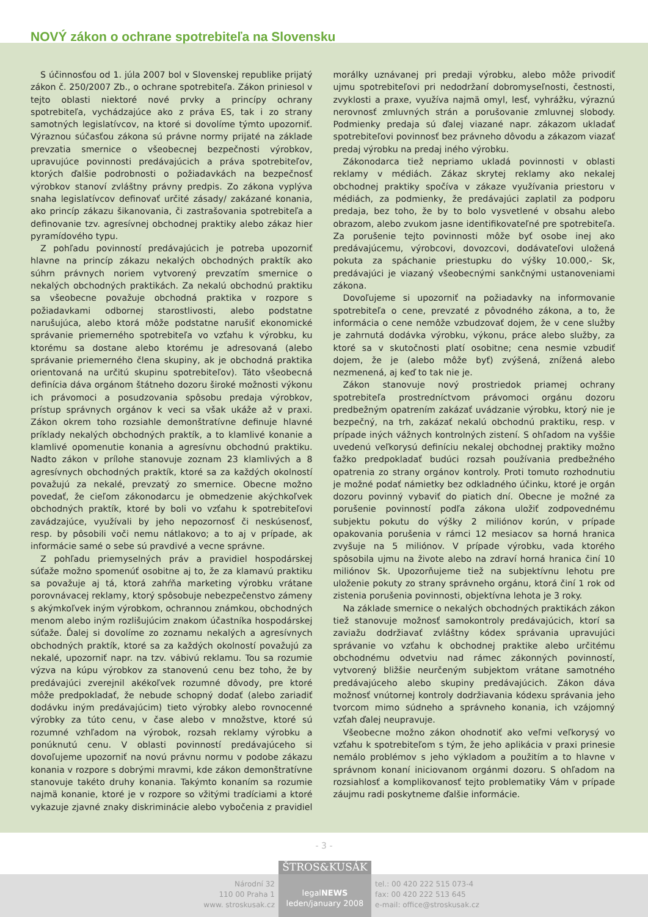NOVÝ zákon o ochrane spotrebiteľa na Slovensku
S účinnosťou od 1. júla 2007 bol v Slovenskej republike prijatý zákon č. 250/2007 Zb., o ochrane spotrebiteľa. Zákon priniesol v tejto oblasti niektoré nové prvky a princípy ochrany spotrebiteľa, vychádzajúce ako z práva ES, tak i zo strany samotných legislatívcov, na ktoré si dovolíme týmto upozorniť. Výraznou súčasťou zákona sú právne normy prijaté na základe prevzatia smernice o všeobecnej bezpečnosti výrobkov, upravujúce povinnosti predávajúcich a práva spotrebiteľov, ktorých ďalšie podrobnosti o požiadavkách na bezpečnosť výrobkov stanoví zvláštny právny predpis. Zo zákona vyplýva snaha legislatívcov definovať určité zásady/ zakázané konania, ako princíp zákazu šikanovania, či zastrašovania spotrebiteľa a definovanie tzv. agresívnej obchodnej praktiky alebo zákaz hier pyramídového typu.
Z pohľadu povinností predávajúcich je potreba upozorniť hlavne na princíp zákazu nekalých obchodných praktík ako súhrn právnych noriem vytvorený prevzatím smernice o nekalých obchodných praktikách. Za nekalú obchodnú praktiku sa všeobecne považuje obchodná praktika v rozpore s požiadavkami odbornej starostlivosti, alebo podstatne narušujúca, alebo ktorá môže podstatne narušiť ekonomické správanie priemerného spotrebiteľa vo vzťahu k výrobku, ku ktorému sa dostane alebo ktorému je adresovaná (alebo správanie priemerného člena skupiny, ak je obchodná praktika orientovaná na určitú skupinu spotrebiteľov). Táto všeobecná definícia dáva orgánom štátneho dozoru široké možnosti výkonu ich právomoci a posudzovania spôsobu predaja výrobkov, prístup správnych orgánov k veci sa však ukáže až v praxi. Zákon okrem toho rozsiahle demonštratívne definuje hlavné príklady nekalých obchodných praktík, a to klamlivé konanie a klamlivé opomenutie konania a agresívnu obchodnú praktiku. Nadto zákon v prílohe stanovuje zoznam 23 klamlivých a 8 agresívnych obchodných praktík, ktoré sa za každých okolností považujú za nekalé, prevzatý zo smernice. Obecne možno povedať, že cieľom zákonodarcu je obmedzenie akýchkoľvek obchodných praktík, ktoré by boli vo vzťahu k spotrebiteľovi zavádzajúce, využívali by jeho nepozornosť či neskúsenosť, resp. by pôsobili voči nemu nátlakovo; a to aj v prípade, ak informácie samé o sebe sú pravdivé a vecne správne.
Z pohľadu priemyselných práv a pravidiel hospodárskej súťaže možno spomenúť osobitne aj to, že za klamavú praktiku sa považuje aj tá, ktorá zahŕňa marketing výrobku vrátane porovnávacej reklamy, ktorý spôsobuje nebezpečenstvo zámeny s akýmkoľvek iným výrobkom, ochrannou známkou, obchodných menom alebo iným rozlišujúcim znakom účastníka hospodárskej súťaže. Ďalej si dovolíme zo zoznamu nekalých a agresívnych obchodných praktík, ktoré sa za každých okolností považujú za nekalé, upozorniť napr. na tzv. vábivú reklamu. Tou sa rozumie výzva na kúpu výrobkov za stanovenú cenu bez toho, že by predávajúci zverejnil akékoľvek rozumné dôvody, pre ktoré môže predpokladať, že nebude schopný dodať (alebo zariadiť dodávku iným predávajúcim) tieto výrobky alebo rovnocenné výrobky za túto cenu, v čase alebo v množstve, ktoré sú rozumné vzhľadom na výrobok, rozsah reklamy výrobku a ponúknutú cenu. V oblasti povinností predávajúceho si dovoľujeme upozorniť na novú právnu normu v podobe zákazu konania v rozpore s dobrými mravmi, kde zákon demonštratívne stanovuje takéto druhy konania. Takýmto konaním sa rozumie najmä konanie, ktoré je v rozpore so vžitými tradíciami a ktoré vykazuje zjavné znaky diskriminácie alebo vybočenia z pravidiel morálky uznávanej pri predaji výrobku, alebo môže privodiť ujmu spotrebiteľovi pri nedodržaní dobromyseľnosti, čestnosti, zvyklosti a praxe, využíva najmä omyl, lesť, vyhrážku, výraznú nerovnosť zmluvných strán a porušovanie zmluvnej slobody. Podmienky predaja sú ďalej viazané napr. zákazom ukladať spotrebiteľovi povinnosť bez právneho dôvodu a zákazom viazať predaj výrobku na predaj iného výrobku.
Zákonodarca tiež nepriamo ukladá povinnosti v oblasti reklamy v médiách. Zákaz skrytej reklamy ako nekalej obchodnej praktiky spočíva v zákaze využívania priestoru v médiách, za podmienky, že predávajúci zaplatil za podporu predaja, bez toho, že by to bolo vysvetlené v obsahu alebo obrazom, alebo zvukom jasne identifikovateľné pre spotrebiteľa. Za porušenie tejto povinnosti môže byť osobe inej ako predávajúcemu, výrobcovi, dovozcovi, dodávateľovi uložená pokuta za spáchanie priestupku do výšky 10.000,- Sk, predávajúci je viazaný všeobecnými sankčnými ustanoveniami zákona.
Dovoľujeme si upozorniť na požiadavky na informovanie spotrebiteľa o cene, prevzaté z pôvodného zákona, a to, že informácia o cene nemôže vzbudzovať dojem, že v cene služby je zahrnutá dodávka výrobku, výkonu, práce alebo služby, za ktoré sa v skutočnosti platí osobitne; cena nesmie vzbudiť dojem, že je (alebo môže byť) zvýšená, znížená alebo nezmenená, aj keď to tak nie je.
Zákon stanovuje nový prostriedok priamej ochrany spotrebiteľa prostredníctvom právomoci orgánu dozoru predbežným opatrením zakázať uvádzanie výrobku, ktorý nie je bezpečný, na trh, zakázať nekalú obchodnú praktiku, resp. v prípade iných vážnych kontrolných zistení. S ohľadom na vyššie uvedenú veľkorysú definíciu nekalej obchodnej praktiky možno ťažko predpokladať budúci rozsah používania predbežného opatrenia zo strany orgánov kontroly. Proti tomuto rozhodnutiu je možné podať námietky bez odkladného účinku, ktoré je orgán dozoru povinný vybaviť do piatich dní. Obecne je možné za porušenie povinností podľa zákona uložiť zodpovednému subjektu pokutu do výšky 2 miliónov korún, v prípade opakovania porušenia v rámci 12 mesiacov sa horná hranica zvyšuje na 5 miliónov. V prípade výrobku, vada ktorého spôsobila ujmu na živote alebo na zdraví horná hranica činí 10 miliónov Sk. Upozorňujeme tiež na subjektívnu lehotu pre uloženie pokuty zo strany správneho orgánu, ktorá činí 1 rok od zistenia porušenia povinnosti, objektívna lehota je 3 roky.
Na základe smernice o nekalých obchodných praktikách zákon tiež stanovuje možnosť samokontroly predávajúcich, ktorí sa zaviažu dodržiavať zvláštny kódex správania upravujúci správanie vo vzťahu k obchodnej praktike alebo určitému obchodnému odvetviu nad rámec zákonných povinností, vytvorený bližšie neurčeným subjektom vrátane samotného predávajúceho alebo skupiny predávajúcich. Zákon dáva možnosť vnútornej kontroly dodržiavania kódexu správania jeho tvorcom mimo súdneho a správneho konania, ich vzájomný vzťah ďalej neupravuje.
Všeobecne možno zákon ohodnotiť ako veľmi veľkorysý vo vzťahu k spotrebiteľom s tým, že jeho aplikácia v praxi prinesie nemálo problémov s jeho výkladom a použitím a to hlavne v správnom konaní iniciovanom orgánmi dozoru. S ohľadom na rozsiahlosť a komplikovanosť tejto problematiky Vám v prípade záujmu radi poskytneme ďalšie informácie.
- 3 -
ŠTROS&KUSÁK
Národní 32
110 00 Praha 1
www. stroskusak.cz
legalNEWS
leden/january 2008
tel.: 00 420 222 515 073-4
fax: 00 420 222 513 645
e-mail: office@stroskusak.cz